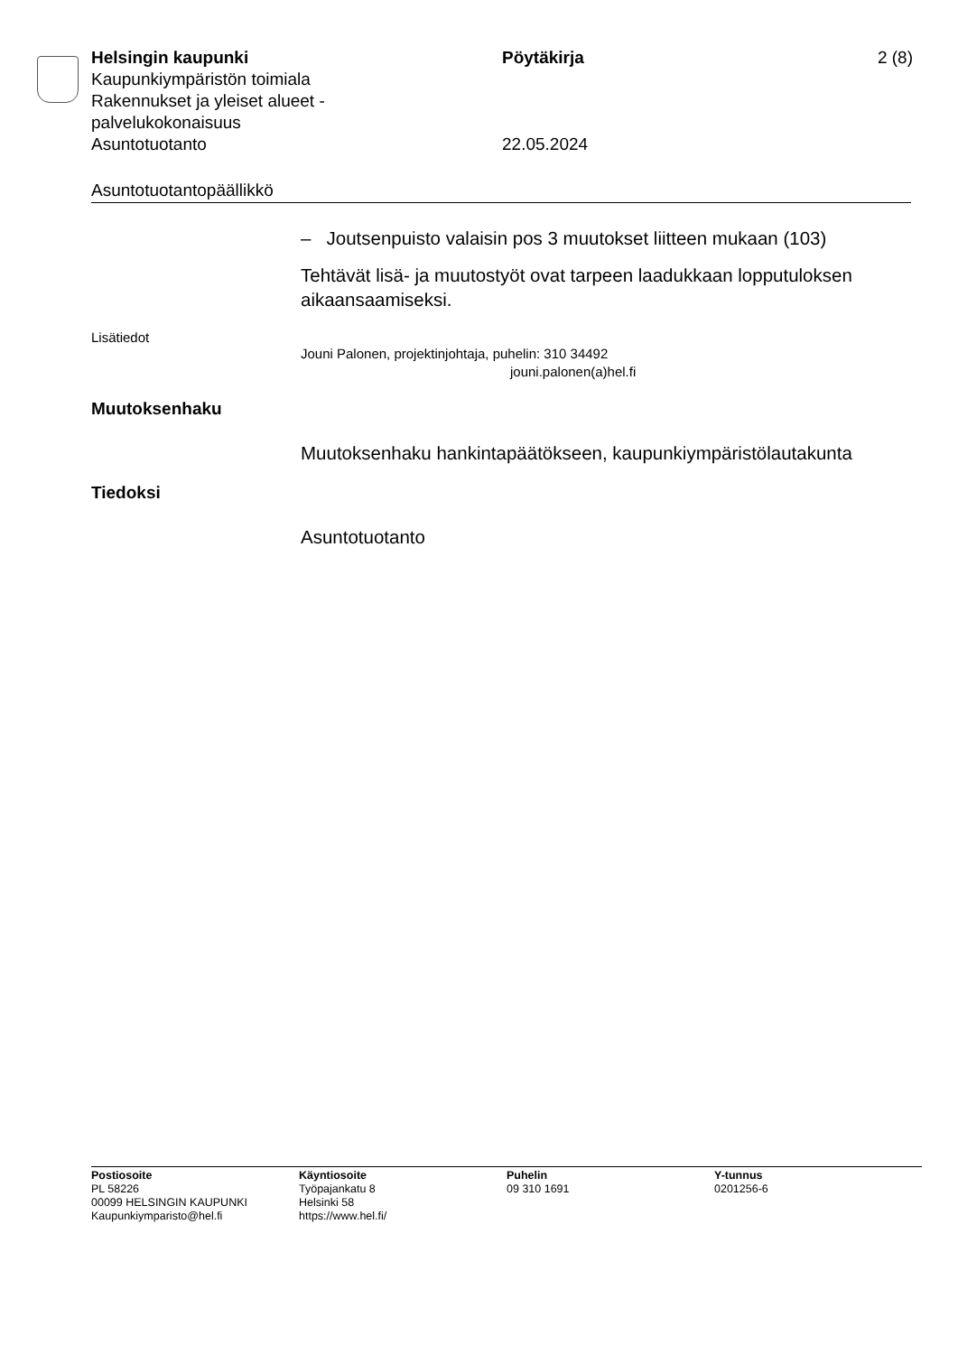Helsingin kaupunki
Kaupunkiympäristön toimiala
Rakennukset ja yleiset alueet -
palvelukokonaisuus
Asuntotuotanto
Pöytäkirja
22.05.2024
2 (8)
Asuntotuotantopäällikkö
– Joutsenpuisto valaisin pos 3 muutokset liitteen mukaan (103)
Tehtävät lisä- ja muutostyöt ovat tarpeen laadukkaan lopputuloksen aikaansaamiseksi.
Lisätiedot
Jouni Palonen, projektinjohtaja, puhelin: 310 34492
jouni.palonen(a)hel.fi
Muutoksenhaku
Muutoksenhaku hankintapäätökseen, kaupunkiympäristölautakunta
Tiedoksi
Asuntotuotanto
Postiosoite
PL 58226
00099 HELSINGIN KAUPUNKI
Kaupunkiymparisto@hel.fi
Käyntiosoite
Työpajankatu 8
Helsinki 58
https://www.hel.fi/
Puhelin
09 310 1691
Y-tunnus
0201256-6